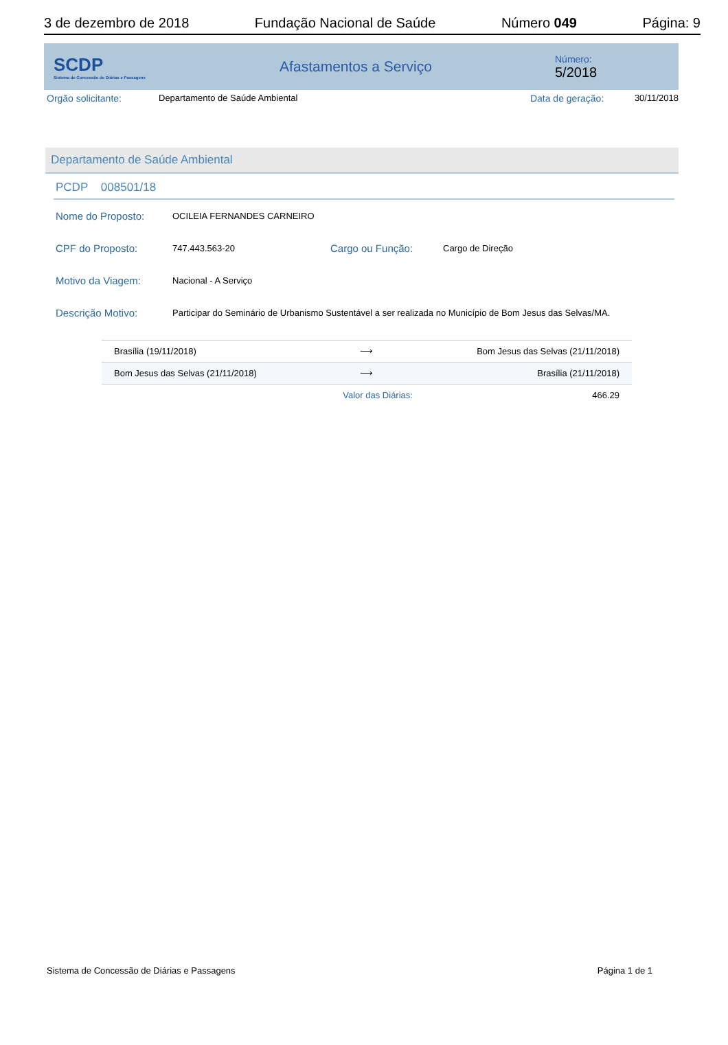3 de dezembro de 2018 Fundação Nacional de Saúde Número 049 Página: 9
SCDP
Sistema de Concessão de Diárias e Passagens
Afastamentos a Serviço
Número:
5/2018
Orgão solicitante: Departamento de Saúde Ambiental Data de geração: 30/11/2018
Departamento de Saúde Ambiental
PCDP 008501/18
Nome do Proposto: OCILEIA FERNANDES CARNEIRO
CPF do Proposto: 747.443.563-20 Cargo ou Função: Cargo de Direção
Motivo da Viagem: Nacional - A Serviço
Descrição Motivo: Participar do Seminário de Urbanismo Sustentável a ser realizada no Município de Bom Jesus das Selvas/MA.
| Brasília (19/11/2018) | ⟶ | Bom Jesus das Selvas (21/11/2018) |
| Bom Jesus das Selvas (21/11/2018) | ⟶ | Brasília (21/11/2018) |
| | Valor das Diárias: | 466.29 |
Sistema de Concessão de Diárias e Passagens Página 1 de 1